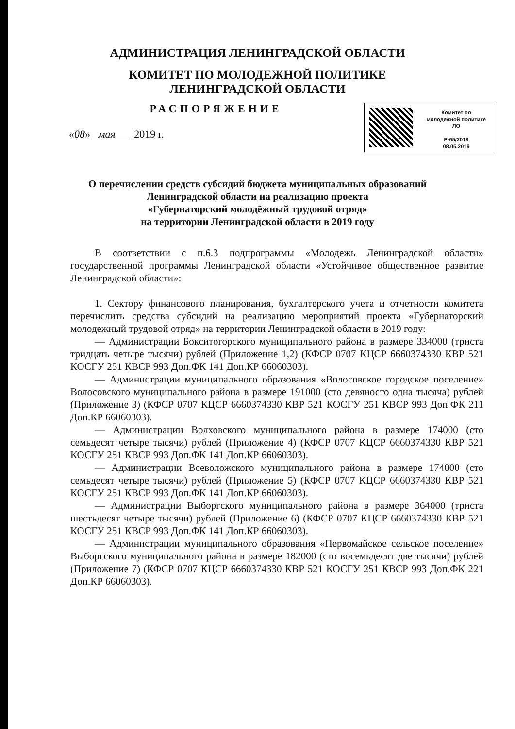АДМИНИСТРАЦИЯ ЛЕНИНГРАДСКОЙ ОБЛАСТИ
КОМИТЕТ ПО МОЛОДЕЖНОЙ ПОЛИТИКЕ
ЛЕНИНГРАДСКОЙ ОБЛАСТИ
РАСПОРЯЖЕНИЕ
«08» мая 2019 г.
Комитет по
молодежной политике
ЛО
Р-65/2019
08.05.2019
О перечислении средств субсидий бюджета муниципальных образований
Ленинградской области на реализацию проекта
«Губернаторский молодёжный трудовой отряд»
на территории Ленинградской области в 2019 году
В соответствии с п.6.3 подпрограммы «Молодежь Ленинградской области» государственной программы Ленинградской области «Устойчивое общественное развитие Ленинградской области»:
1. Сектору финансового планирования, бухгалтерского учета и отчетности комитета перечислить средства субсидий на реализацию мероприятий проекта «Губернаторский молодежный трудовой отряд» на территории Ленинградской области в 2019 году:
— Администрации Бокситогорского муниципального района в размере 334000 (триста тридцать четыре тысячи) рублей (Приложение 1,2) (КФСР 0707 КЦСР 6660374330 КВР 521 КОСГУ 251 КВСР 993 Доп.ФК 141 Доп.КР 66060303).
— Администрации муниципального образования «Волосовское городское поселение» Волосовского муниципального района в размере 191000 (сто девяносто одна тысяча) рублей (Приложение 3) (КФСР 0707 КЦСР 6660374330 КВР 521 КОСГУ 251 КВСР 993 Доп.ФК 211 Доп.КР 66060303).
— Администрации Волховского муниципального района в размере 174000 (сто семьдесят четыре тысячи) рублей (Приложение 4) (КФСР 0707 КЦСР 6660374330 КВР 521 КОСГУ 251 КВСР 993 Доп.ФК 141 Доп.КР 66060303).
— Администрации Всеволожского муниципального района в размере 174000 (сто семьдесят четыре тысячи) рублей (Приложение 5) (КФСР 0707 КЦСР 6660374330 КВР 521 КОСГУ 251 КВСР 993 Доп.ФК 141 Доп.КР 66060303).
— Администрации Выборгского муниципального района в размере 364000 (триста шестьдесят четыре тысячи) рублей (Приложение 6) (КФСР 0707 КЦСР 6660374330 КВР 521 КОСГУ 251 КВСР 993 Доп.ФК 141 Доп.КР 66060303).
— Администрации муниципального образования «Первомайское сельское поселение» Выборгского муниципального района в размере 182000 (сто восемьдесят две тысячи) рублей (Приложение 7) (КФСР 0707 КЦСР 6660374330 КВР 521 КОСГУ 251 КВСР 993 Доп.ФК 221 Доп.КР 66060303).